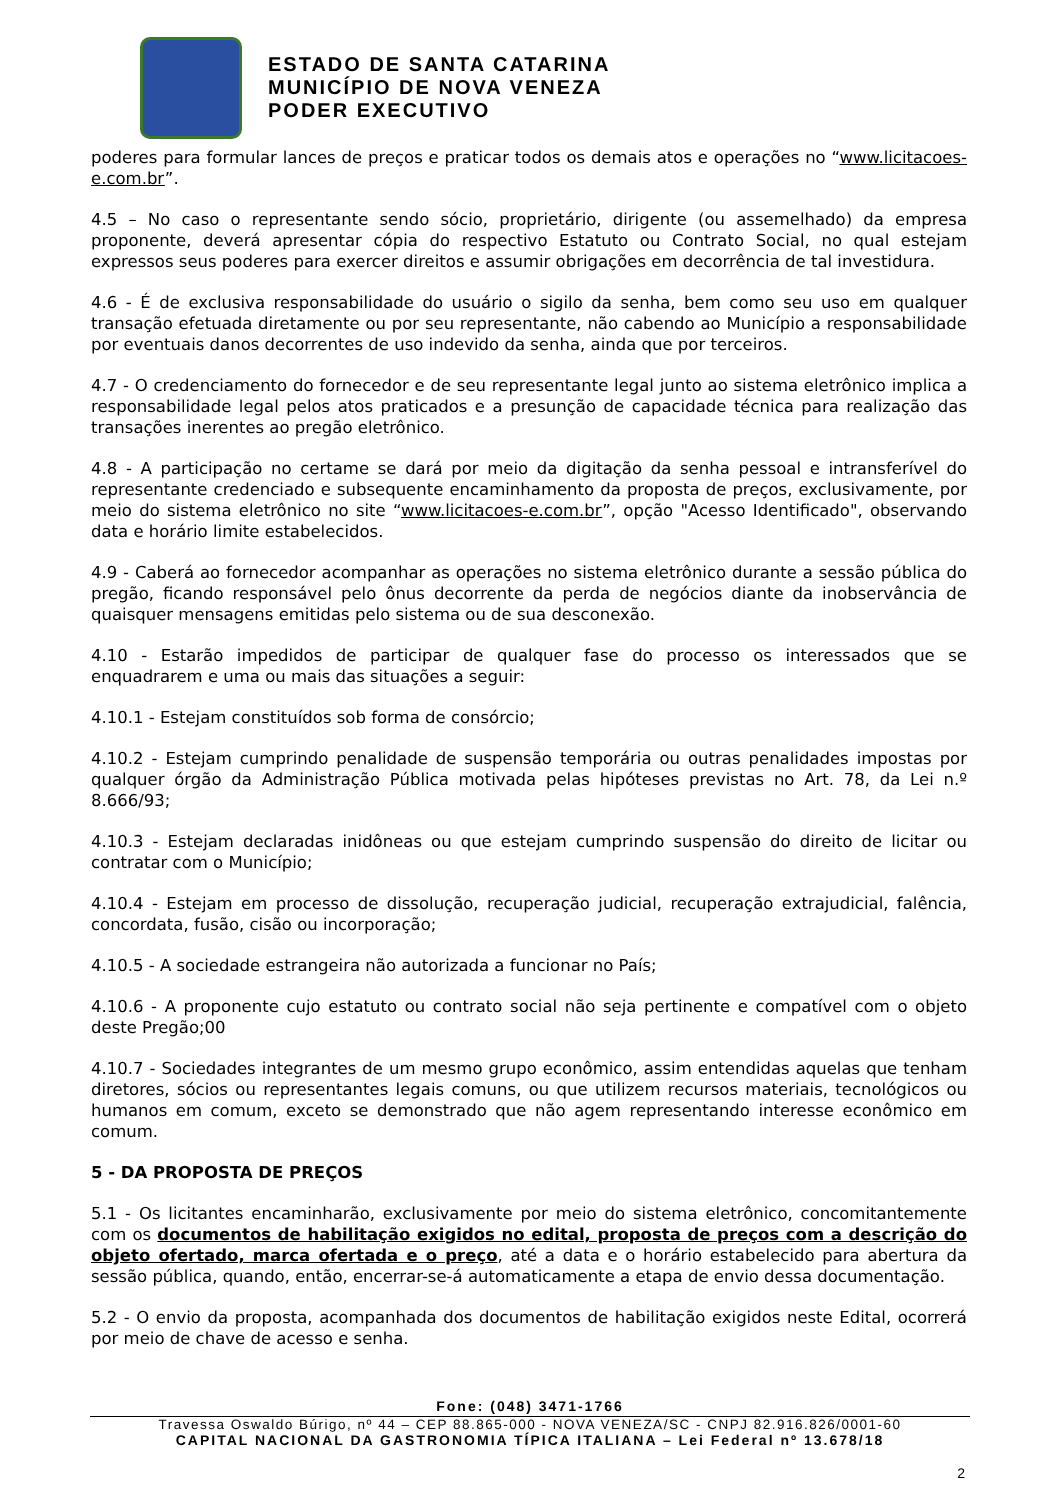ESTADO DE SANTA CATARINA
MUNICÍPIO DE NOVA VENEZA
PODER EXECUTIVO
poderes para formular lances de preços e praticar todos os demais atos e operações no “www.licitacoes-e.com.br”.
4.5 – No caso o representante sendo sócio, proprietário, dirigente (ou assemelhado) da empresa proponente, deverá apresentar cópia do respectivo Estatuto ou Contrato Social, no qual estejam expressos seus poderes para exercer direitos e assumir obrigações em decorrência de tal investidura.
4.6 - É de exclusiva responsabilidade do usuário o sigilo da senha, bem como seu uso em qualquer transação efetuada diretamente ou por seu representante, não cabendo ao Município a responsabilidade por eventuais danos decorrentes de uso indevido da senha, ainda que por terceiros.
4.7 - O credenciamento do fornecedor e de seu representante legal junto ao sistema eletrônico implica a responsabilidade legal pelos atos praticados e a presunção de capacidade técnica para realização das transações inerentes ao pregão eletrônico.
4.8 - A participação no certame se dará por meio da digitação da senha pessoal e intransferível do representante credenciado e subsequente encaminhamento da proposta de preços, exclusivamente, por meio do sistema eletrônico no site “www.licitacoes-e.com.br”, opção "Acesso Identificado", observando data e horário limite estabelecidos.
4.9 - Caberá ao fornecedor acompanhar as operações no sistema eletrônico durante a sessão pública do pregão, ficando responsável pelo ônus decorrente da perda de negócios diante da inobservância de quaisquer mensagens emitidas pelo sistema ou de sua desconexão.
4.10 - Estarão impedidos de participar de qualquer fase do processo os interessados que se enquadrarem e uma ou mais das situações a seguir:
4.10.1 - Estejam constituídos sob forma de consórcio;
4.10.2 - Estejam cumprindo penalidade de suspensão temporária ou outras penalidades impostas por qualquer órgão da Administração Pública motivada pelas hipóteses previstas no Art. 78, da Lei n.º 8.666/93;
4.10.3 - Estejam declaradas inidôneas ou que estejam cumprindo suspensão do direito de licitar ou contratar com o Município;
4.10.4 - Estejam em processo de dissolução, recuperação judicial, recuperação extrajudicial, falência, concordata, fusão, cisão ou incorporação;
4.10.5 - A sociedade estrangeira não autorizada a funcionar no País;
4.10.6 - A proponente cujo estatuto ou contrato social não seja pertinente e compatível com o objeto deste Pregão;00
4.10.7 - Sociedades integrantes de um mesmo grupo econômico, assim entendidas aquelas que tenham diretores, sócios ou representantes legais comuns, ou que utilizem recursos materiais, tecnológicos ou humanos em comum, exceto se demonstrado que não agem representando interesse econômico em comum.
5 - DA PROPOSTA DE PREÇOS
5.1 - Os licitantes encaminharão, exclusivamente por meio do sistema eletrônico, concomitantemente com os documentos de habilitação exigidos no edital, proposta de preços com a descrição do objeto ofertado, marca ofertada e o preço, até a data e o horário estabelecido para abertura da sessão pública, quando, então, encerrar-se-á automaticamente a etapa de envio dessa documentação.
5.2 - O envio da proposta, acompanhada dos documentos de habilitação exigidos neste Edital, ocorrerá por meio de chave de acesso e senha.
Fone: (048) 3471-1766
Travessa Oswaldo Búrigo, nº 44 – CEP 88.865-000 - NOVA VENEZA/SC - CNPJ 82.916.826/0001-60
CAPITAL NACIONAL DA GASTRONOMIA TÍPICA ITALIANA – Lei Federal nº 13.678/18
2